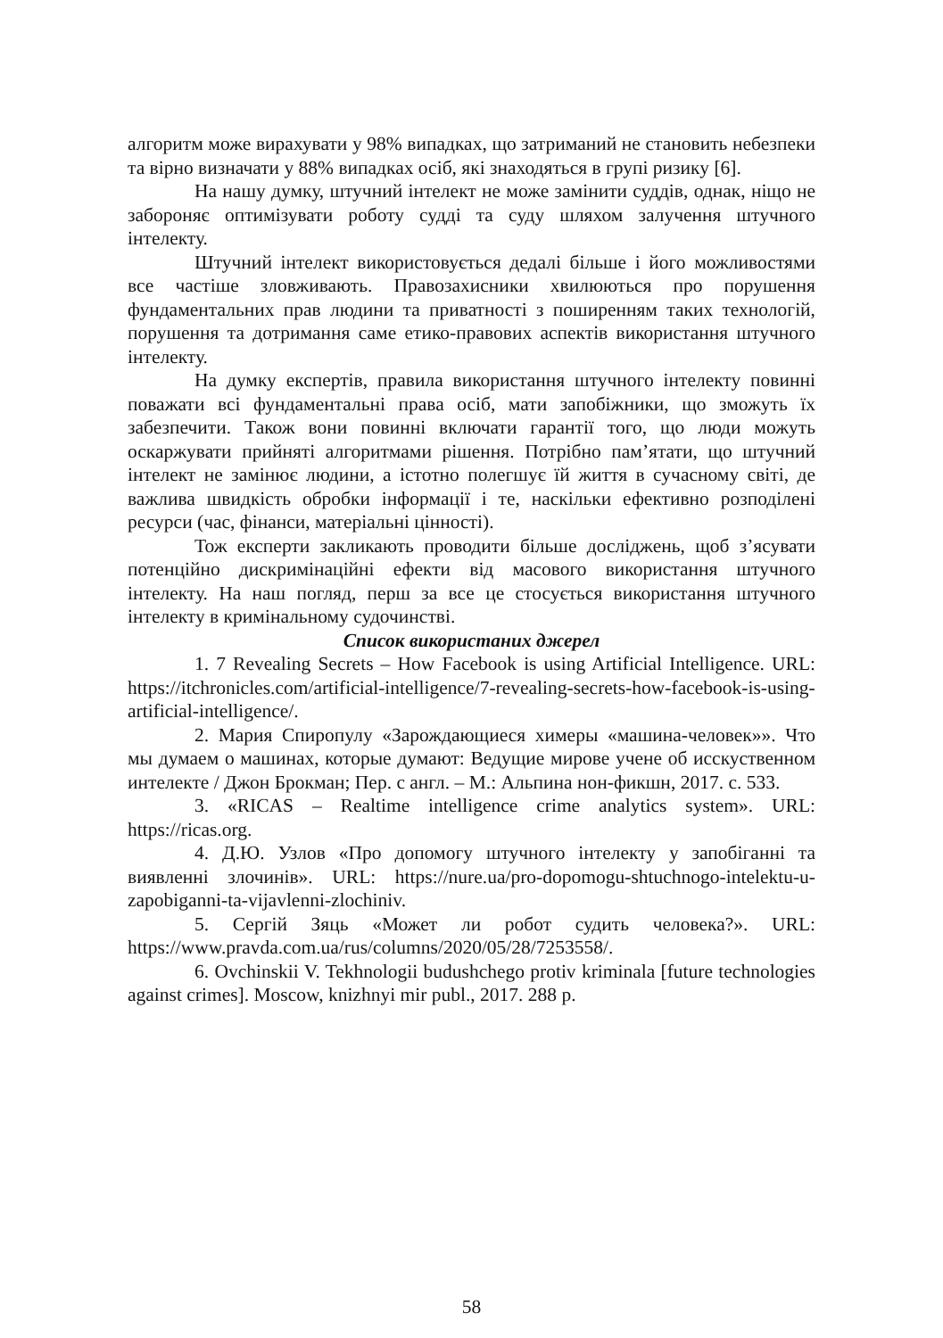алгоритм може вирахувати у 98% випадках, що затриманий не становить небезпеки та вірно визначати у 88% випадках осіб, які знаходяться в групі ризику [6].
На нашу думку, штучний інтелект не може замінити суддів, однак, ніщо не забороняє оптимізувати роботу судді та суду шляхом залучення штучного інтелекту.
Штучний інтелект використовується дедалі більше і його можливостями все частіше зловживають. Правозахисники хвилюються про порушення фундаментальних прав людини та приватності з поширенням таких технологій, порушення та дотримання саме етико-правових аспектів використання штучного інтелекту.
На думку експертів, правила використання штучного інтелекту повинні поважати всі фундаментальні права осіб, мати запобіжники, що зможуть їх забезпечити. Також вони повинні включати гарантії того, що люди можуть оскаржувати прийняті алгоритмами рішення. Потрібно пам’ятати, що штучний інтелект не замінює людини, а істотно полегшує їй життя в сучасному світі, де важлива швидкість обробки інформації і те, наскільки ефективно розподілені ресурси (час, фінанси, матеріальні цінності).
Тож експерти закликають проводити більше досліджень, щоб з’ясувати потенційно дискримінаційні ефекти від масового використання штучного інтелекту. На наш погляд, перш за все це стосується використання штучного інтелекту в кримінальному судочинстві.
Список використаних джерел
1. 7 Revealing Secrets – How Facebook is using Artificial Intelligence. URL: https://itchronicles.com/artificial-intelligence/7-revealing-secrets-how-facebook-is-using-artificial-intelligence/.
2. Мария Спиропулу «Зарождающиеся химеры «машина-человек»». Что мы думаем о машинах, которые думают: Ведущие мирове учене об исскуственном интелекте / Джон Брокман; Пер. с англ. – М.: Альпина нон-фикшн, 2017. с. 533.
3. «RICAS – Realtime intelligence crime analytics system». URL: https://ricas.org.
4. Д.Ю. Узлов «Про допомогу штучного інтелекту у запобіганні та виявленні злочинів». URL: https://nure.ua/pro-dopomogu-shtuchnogo-intelektu-u-zapobiganni-ta-vijavlenni-zlochiniv.
5. Сергій Зяць «Может ли робот судить человека?». URL: https://www.pravda.com.ua/rus/columns/2020/05/28/7253558/.
6. Ovchinskii V. Tekhnologii budushchego protiv kriminala [future technologies against crimes]. Moscow, knizhnyi mir publ., 2017. 288 p.
58